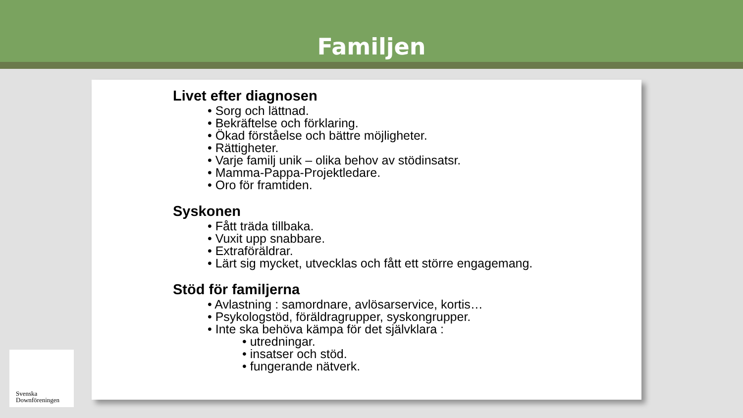Familjen
Livet efter diagnosen
• Sorg och lättnad.
• Bekräftelse och förklaring.
• Ökad förståelse och bättre möjligheter.
• Rättigheter.
• Varje familj unik – olika behov av stödinsatsr.
• Mamma-Pappa-Projektledare.
• Oro för framtiden.
Syskonen
• Fått träda tillbaka.
• Vuxit upp snabbare.
• Extraföräldrar.
• Lärt sig mycket, utvecklas och fått ett större engagemang.
Stöd för familjerna
• Avlastning : samordnare, avlösarservice, kortis…
• Psykologstöd, föräldragrupper, syskongrupper.
• Inte ska behöva kämpa för det självklara :
• utredningar.
• insatser och stöd.
• fungerande nätverk.
Svenska
Downföreningen